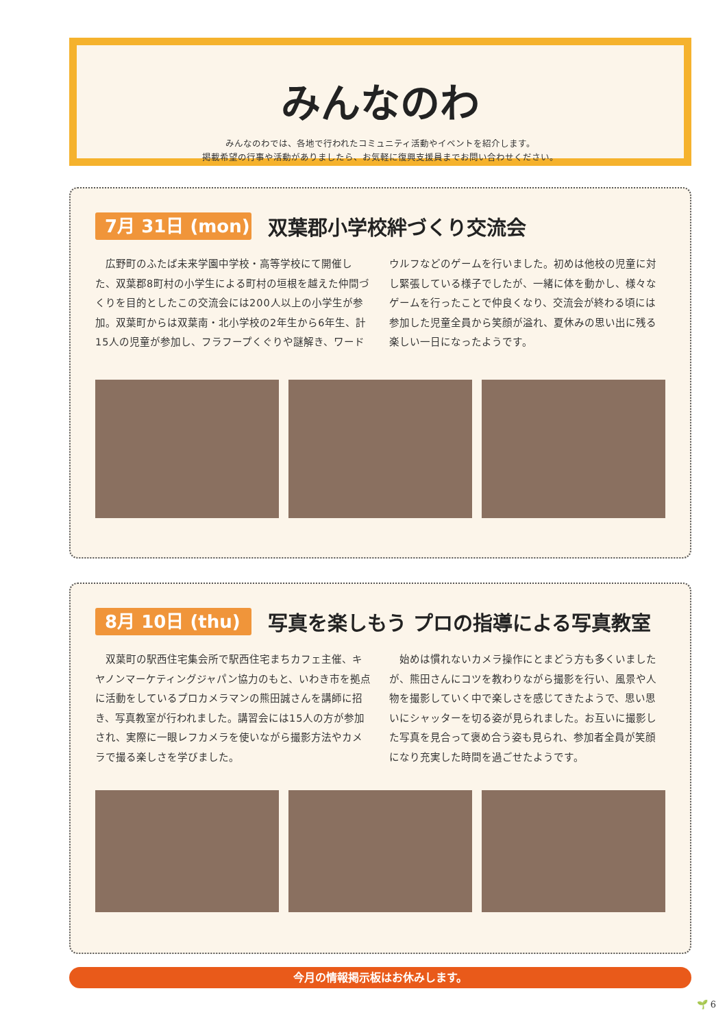みんなのわ
みんなのわでは、各地で行われたコミュニティ活動やイベントを紹介します。
掲載希望の行事や活動がありましたら、お気軽に復興支援員までお問い合わせください。
7月 31日 (mon)
双葉郡小学校絆づくり交流会
広野町のふたば未来学園中学校・高等学校にて開催した、双葉郡8町村の小学生による町村の垣根を越えた仲間づくりを目的としたこの交流会には200人以上の小学生が参加。双葉町からは双葉南・北小学校の2年生から6年生、計15人の児童が参加し、フラフープくぐりや謎解き、ワードウルフなどのゲームを行いました。初めは他校の児童に対し緊張している様子でしたが、一緒に体を動かし、様々なゲームを行ったことで仲良くなり、交流会が終わる頃には参加した児童全員から笑顔が溢れ、夏休みの思い出に残る楽しい一日になったようです。
8月 10日 (thu)
写真を楽しもう プロの指導による写真教室
双葉町の駅西住宅集会所で駅西住宅まちカフェ主催、キヤノンマーケティングジャパン協力のもと、いわき市を拠点に活動をしているプロカメラマンの熊田誠さんを講師に招き、写真教室が行われました。講習会には15人の方が参加され、実際に一眼レフカメラを使いながら撮影方法やカメラで撮る楽しさを学びました。
始めは慣れないカメラ操作にとまどう方も多くいましたが、熊田さんにコツを教わりながら撮影を行い、風景や人物を撮影していく中で楽しさを感じてきたようで、思い思いにシャッターを切る姿が見られました。お互いに撮影した写真を見合って褒め合う姿も見られ、参加者全員が笑顔になり充実した時間を過ごせたようです。
今月の情報掲示板はお休みします。
🌱 6